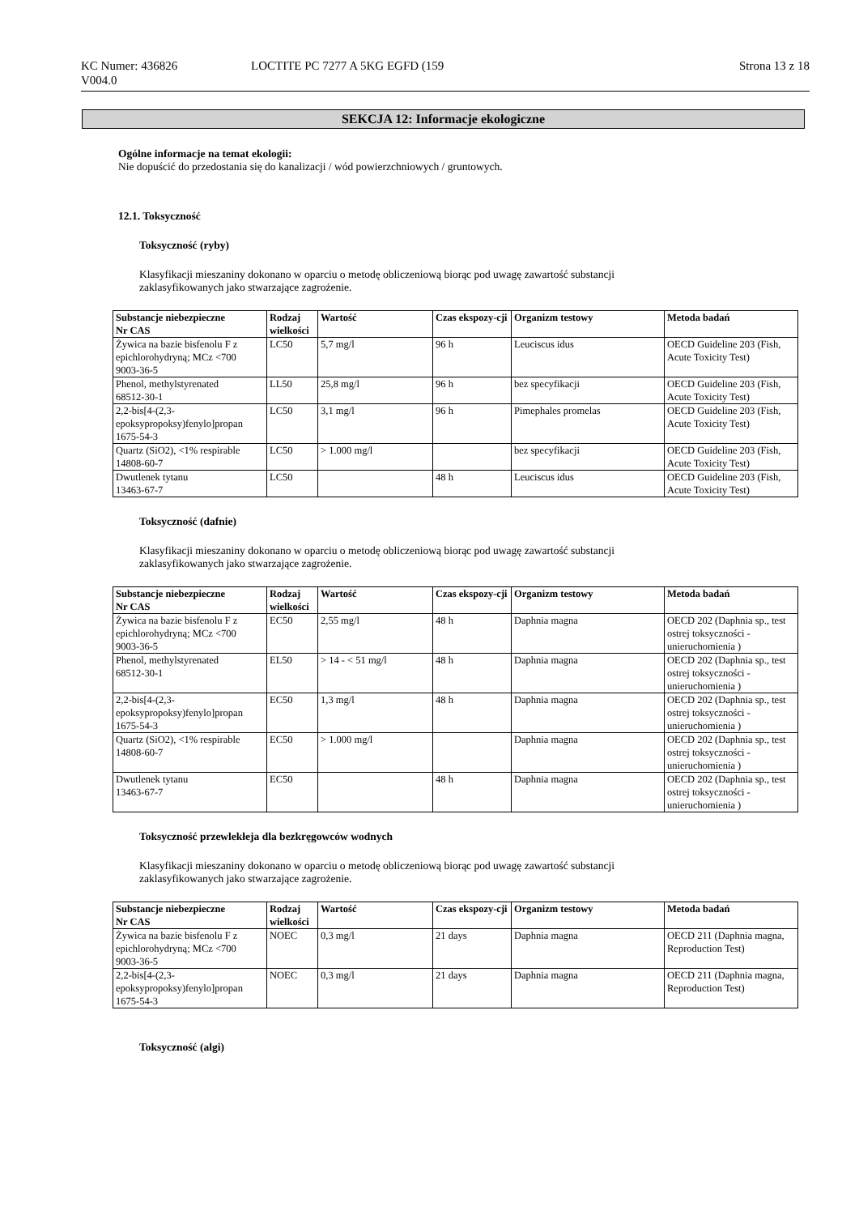KC Numer: 436826
V004.0
LOCTITE PC 7277 A 5KG EGFD (159
Strona 13 z 18
SEKCJA 12: Informacje ekologiczne
Ogólne informacje na temat ekologii:
Nie dopuścić do przedostania się do kanalizacji / wód powierzchniowych / gruntowych.
12.1. Toksyczność
Toksyczność (ryby)
Klasyfikacji mieszaniny dokonano w oparciu o metodę obliczeniową biorąc pod uwagę zawartość substancji
zaklasyfikowanych jako stwarzające zagrożenie.
| Substancje niebezpieczne Nr CAS | Rodzaj wielkości | Wartość | Czas ekspozy-cji | Organizm testowy | Metoda badań |
| --- | --- | --- | --- | --- | --- |
| Żywica na bazie bisfenolu F z epichlorohydryną; MCz <700 9003-36-5 | LC50 | 5,7 mg/l | 96 h | Leuciscus idus | OECD Guideline 203 (Fish, Acute Toxicity Test) |
| Phenol, methylstyrenated 68512-30-1 | LL50 | 25,8 mg/l | 96 h | bez specyfikacji | OECD Guideline 203 (Fish, Acute Toxicity Test) |
| 2,2-bis[4-(2,3-epoksypropoksy)fenylo]propan 1675-54-3 | LC50 | 3,1 mg/l | 96 h | Pimephales promelas | OECD Guideline 203 (Fish, Acute Toxicity Test) |
| Quartz (SiO2), <1% respirable 14808-60-7 | LC50 | > 1.000 mg/l | | bez specyfikacji | OECD Guideline 203 (Fish, Acute Toxicity Test) |
| Dwutlenek tytanu 13463-67-7 | LC50 | | 48 h | Leuciscus idus | OECD Guideline 203 (Fish, Acute Toxicity Test) |
Toksyczność (dafnie)
Klasyfikacji mieszaniny dokonano w oparciu o metodę obliczeniową biorąc pod uwagę zawartość substancji
zaklasyfikowanych jako stwarzające zagrożenie.
| Substancje niebezpieczne Nr CAS | Rodzaj wielkości | Wartość | Czas ekspozy-cji | Organizm testowy | Metoda badań |
| --- | --- | --- | --- | --- | --- |
| Żywica na bazie bisfenolu F z epichlorohydryną; MCz <700 9003-36-5 | EC50 | 2,55 mg/l | 48 h | Daphnia magna | OECD 202 (Daphnia sp., test ostrej toksyczności - unieruchomienia ) |
| Phenol, methylstyrenated 68512-30-1 | EL50 | > 14 - < 51 mg/l | 48 h | Daphnia magna | OECD 202 (Daphnia sp., test ostrej toksyczności - unieruchomienia ) |
| 2,2-bis[4-(2,3-epoksypropoksy)fenylo]propan 1675-54-3 | EC50 | 1,3 mg/l | 48 h | Daphnia magna | OECD 202 (Daphnia sp., test ostrej toksyczności - unieruchomienia ) |
| Quartz (SiO2), <1% respirable 14808-60-7 | EC50 | > 1.000 mg/l | | Daphnia magna | OECD 202 (Daphnia sp., test ostrej toksyczności - unieruchomienia ) |
| Dwutlenek tytanu 13463-67-7 | EC50 | | 48 h | Daphnia magna | OECD 202 (Daphnia sp., test ostrej toksyczności - unieruchomienia ) |
Toksyczność przewlekłeja dla bezkręgowców wodnych
Klasyfikacji mieszaniny dokonano w oparciu o metodę obliczeniową biorąc pod uwagę zawartość substancji
zaklasyfikowanych jako stwarzające zagrożenie.
| Substancje niebezpieczne Nr CAS | Rodzaj wielkości | Wartość | Czas ekspozy-cji | Organizm testowy | Metoda badań |
| --- | --- | --- | --- | --- | --- |
| Żywica na bazie bisfenolu F z epichlorohydryną; MCz <700 9003-36-5 | NOEC | 0,3 mg/l | 21 days | Daphnia magna | OECD 211 (Daphnia magna, Reproduction Test) |
| 2,2-bis[4-(2,3-epoksypropoksy)fenylo]propan 1675-54-3 | NOEC | 0,3 mg/l | 21 days | Daphnia magna | OECD 211 (Daphnia magna, Reproduction Test) |
Toksyczność (algi)